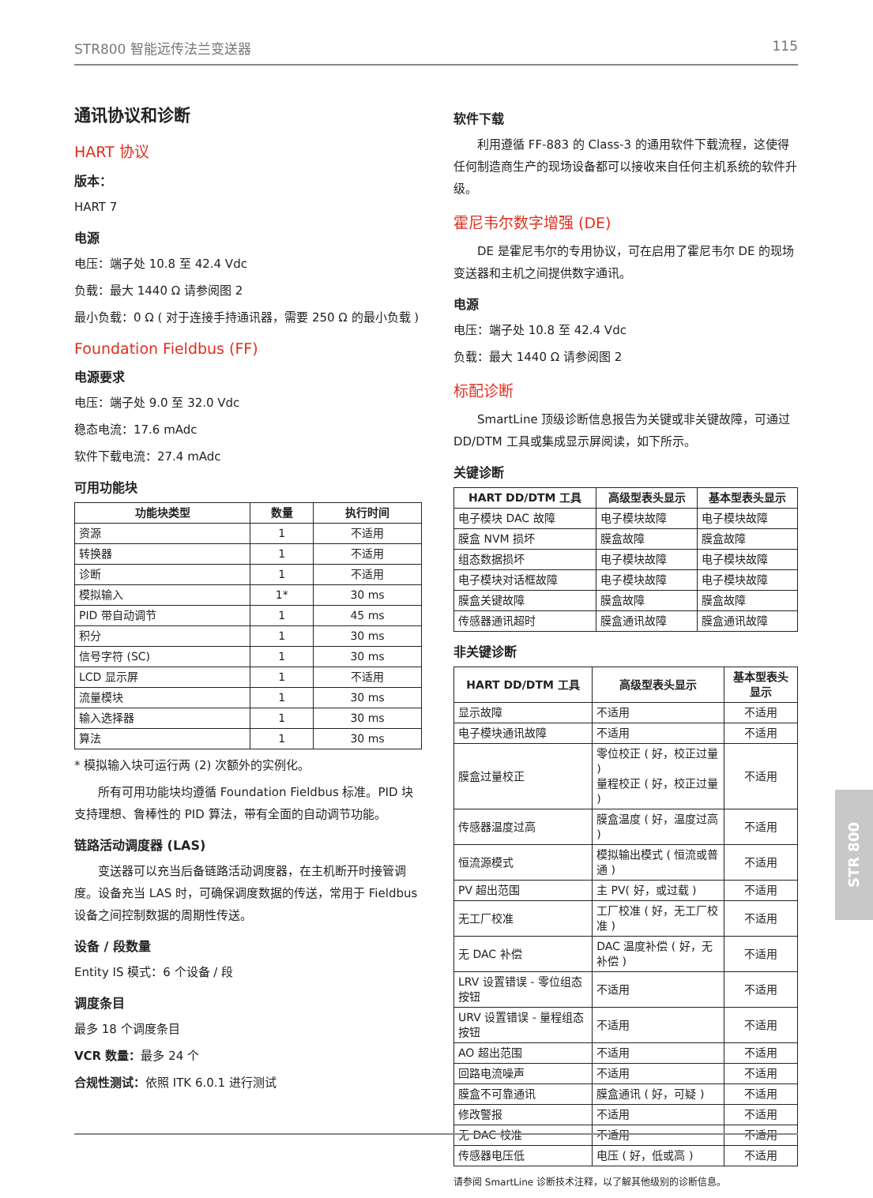STR800 智能远传法兰变送器 115
通讯协议和诊断
HART 协议
版本：
HART 7
电源
电压：端子处 10.8 至 42.4 Vdc
负载：最大 1440 Ω 请参阅图 2
最小负载：0 Ω ( 对于连接手持通讯器，需要 250 Ω 的最小负载 )
Foundation Fieldbus (FF)
电源要求
电压：端子处 9.0 至 32.0 Vdc
稳态电流：17.6 mAdc
软件下载电流：27.4 mAdc
可用功能块
| 功能块类型 | 数量 | 执行时间 |
| --- | --- | --- |
| 资源 | 1 | 不适用 |
| 转换器 | 1 | 不适用 |
| 诊断 | 1 | 不适用 |
| 模拟输入 | 1* | 30 ms |
| PID 带自动调节 | 1 | 45 ms |
| 积分 | 1 | 30 ms |
| 信号字符 (SC) | 1 | 30 ms |
| LCD 显示屏 | 1 | 不适用 |
| 流量模块 | 1 | 30 ms |
| 输入选择器 | 1 | 30 ms |
| 算法 | 1 | 30 ms |
* 模拟输入块可运行两 (2) 次额外的实例化。
所有可用功能块均遵循 Foundation Fieldbus 标准。PID 块支持理想、鲁棒性的 PID 算法，带有全面的自动调节功能。
链路活动调度器 (LAS)
变送器可以充当后备链路活动调度器，在主机断开时接管调度。设备充当 LAS 时，可确保调度数据的传送，常用于 Fieldbus 设备之间控制数据的周期性传送。
设备 / 段数量
Entity IS 模式：6 个设备 / 段
调度条目
最多 18 个调度条目
VCR 数量：最多 24 个
合规性测试：依照 ITK 6.0.1 进行测试
软件下载
利用遵循 FF-883 的 Class-3 的通用软件下载流程，这使得任何制造商生产的现场设备都可以接收来自任何主机系统的软件升级。
霍尼韦尔数字增强 (DE)
DE 是霍尼韦尔的专用协议，可在启用了霍尼韦尔 DE 的现场变送器和主机之间提供数字通讯。
电源
电压：端子处 10.8 至 42.4 Vdc
负载：最大 1440 Ω 请参阅图 2
标配诊断
SmartLine 顶级诊断信息报告为关键或非关键故障，可通过 DD/DTM 工具或集成显示屏阅读，如下所示。
关键诊断
| HART DD/DTM 工具 | 高级型表头显示 | 基本型表头显示 |
| --- | --- | --- |
| 电子模块 DAC 故障 | 电子模块故障 | 电子模块故障 |
| 膜盒 NVM 损坏 | 膜盒故障 | 膜盒故障 |
| 组态数据损坏 | 电子模块故障 | 电子模块故障 |
| 电子模块对话框故障 | 电子模块故障 | 电子模块故障 |
| 膜盒关键故障 | 膜盒故障 | 膜盒故障 |
| 传感器通讯超时 | 膜盒通讯故障 | 膜盒通讯故障 |
非关键诊断
| HART DD/DTM 工具 | 高级型表头显示 | 基本型表头显示 |
| --- | --- | --- |
| 显示故障 | 不适用 | 不适用 |
| 电子模块通讯故障 | 不适用 | 不适用 |
| 膜盒过量校正 | 零位校正 ( 好，校正过量 ) 量程校正 ( 好，校正过量 ) | 不适用 |
| 传感器温度过高 | 膜盒温度 ( 好，温度过高 ) | 不适用 |
| 恒流源模式 | 模拟输出模式 ( 恒流或普通 ) | 不适用 |
| PV 超出范围 | 主 PV( 好，或过载 ) | 不适用 |
| 无工厂校准 | 工厂校准 ( 好，无工厂校准 ) | 不适用 |
| 无 DAC 补偿 | DAC 温度补偿 ( 好，无补偿 ) | 不适用 |
| LRV 设置错误 - 零位组态按钮 | 不适用 | 不适用 |
| URV 设置错误 - 量程组态按钮 | 不适用 | 不适用 |
| AO 超出范围 | 不适用 | 不适用 |
| 回路电流噪声 | 不适用 | 不适用 |
| 膜盒不可靠通讯 | 膜盒通讯 ( 好，可疑 ) | 不适用 |
| 修改警报 | 不适用 | 不适用 |
| 无 DAC 校准 | 不适用 | 不适用 |
| 传感器电压低 | 电压 ( 好，低或高 ) | 不适用 |
请参阅 SmartLine 诊断技术注释，以了解其他级别的诊断信息。
STR 800